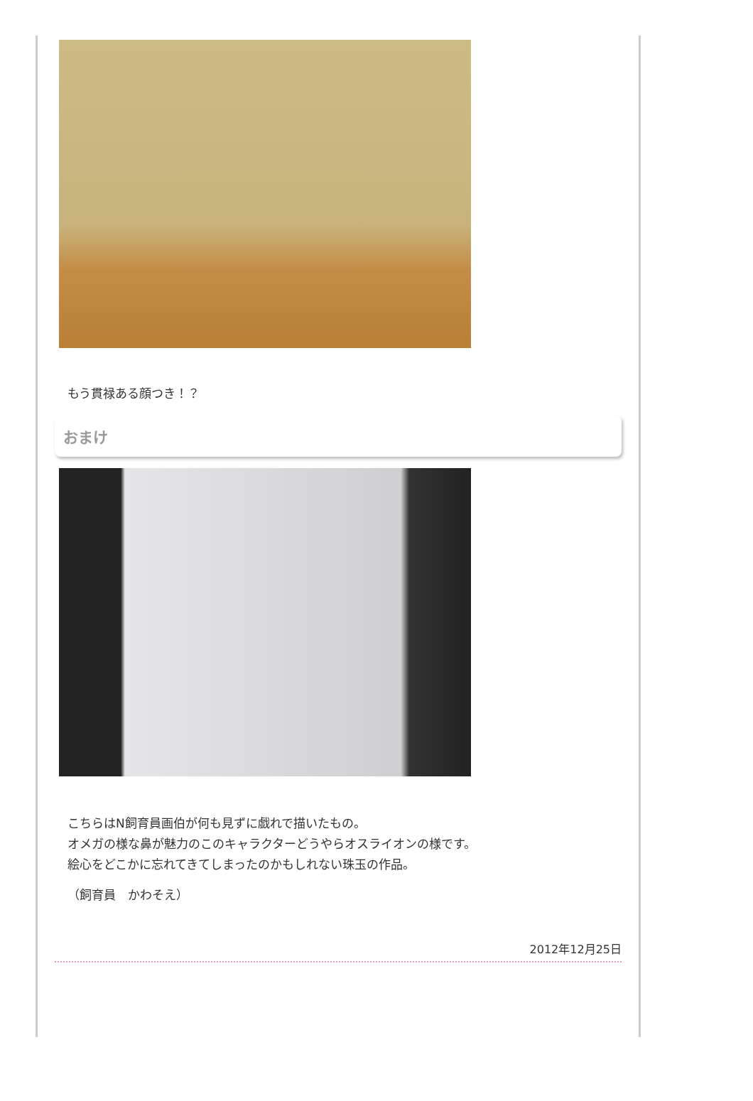もう貫禄ある顔つき！？
おまけ
こちらはN飼育員画伯が何も見ずに戯れで描いたもの。
オメガの様な鼻が魅力のこのキャラクターどうやらオスライオンの様です。
絵心をどこかに忘れてきてしまったのかもしれない珠玉の作品。
（飼育員　かわそえ）
2012年12月25日